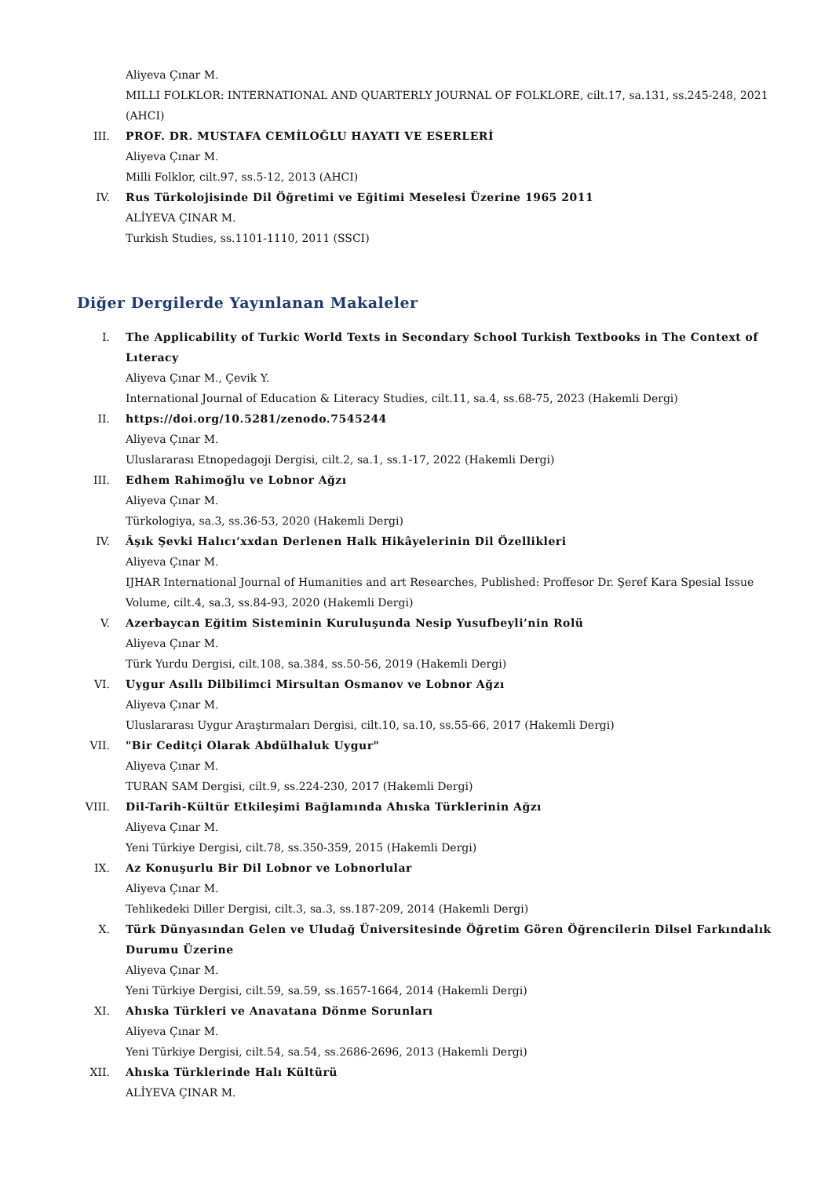Aliyeva Çınar M.
MILLI FOLKLOR: INTERNATIONAL AND QUARTERLY JOURNAL OF FOLKLORE, cilt.17, sa.131, ss.245-248, 2021 (AHCI)
III. PROF. DR. MUSTAFA CEMİLOĞLU HAYATI VE ESERLERİ
Aliyeva Çınar M.
Milli Folklor, cilt.97, ss.5-12, 2013 (AHCI)
IV. Rus Türkolojisinde Dil Öğretimi ve Eğitimi Meselesi Üzerine 1965 2011
ALİYEVA ÇINAR M.
Turkish Studies, ss.1101-1110, 2011 (SSCI)
Diğer Dergilerde Yayınlanan Makaleler
I. The Applicability of Turkic World Texts in Secondary School Turkish Textbooks in The Context of Lıteracy
Aliyeva Çınar M., Çevik Y.
International Journal of Education & Literacy Studies, cilt.11, sa.4, ss.68-75, 2023 (Hakemli Dergi)
II. https://doi.org/10.5281/zenodo.7545244
Aliyeva Çınar M.
Uluslararası Etnopedagoji Dergisi, cilt.2, sa.1, ss.1-17, 2022 (Hakemli Dergi)
III. Edhem Rahimoğlu ve Lobnor Ağzı
Aliyeva Çınar M.
Türkologiya, sa.3, ss.36-53, 2020 (Hakemli Dergi)
IV. Âşık Şevki Halıcı’xxdan Derlenen Halk Hikâyelerinin Dil Özellikleri
Aliyeva Çınar M.
IJHAR International Journal of Humanities and art Researches, Published: Proffesor Dr. Şeref Kara Spesial Issue Volume, cilt.4, sa.3, ss.84-93, 2020 (Hakemli Dergi)
V. Azerbaycan Eğitim Sisteminin Kuruluşunda Nesip Yusufbeyli’nin Rolü
Aliyeva Çınar M.
Türk Yurdu Dergisi, cilt.108, sa.384, ss.50-56, 2019 (Hakemli Dergi)
VI. Uygur Asıllı Dilbilimci Mirsultan Osmanov ve Lobnor Ağzı
Aliyeva Çınar M.
Uluslararası Uygur Araştırmaları Dergisi, cilt.10, sa.10, ss.55-66, 2017 (Hakemli Dergi)
VII. "Bir Ceditçi Olarak Abdülhaluk Uygur"
Aliyeva Çınar M.
TURAN SAM Dergisi, cilt.9, ss.224-230, 2017 (Hakemli Dergi)
VIII. Dil-Tarih-Kültür Etkileşimi Bağlamında Ahıska Türklerinin Ağzı
Aliyeva Çınar M.
Yeni Türkiye Dergisi, cilt.78, ss.350-359, 2015 (Hakemli Dergi)
IX. Az Konuşurlu Bir Dil Lobnor ve Lobnorlular
Aliyeva Çınar M.
Tehlikedeki Diller Dergisi, cilt.3, sa.3, ss.187-209, 2014 (Hakemli Dergi)
X. Türk Dünyasından Gelen ve Uludağ Üniversitesinde Öğretim Gören Öğrencilerin Dilsel Farkındalık Durumu Üzerine
Aliyeva Çınar M.
Yeni Türkiye Dergisi, cilt.59, sa.59, ss.1657-1664, 2014 (Hakemli Dergi)
XI. Ahıska Türkleri ve Anavatana Dönme Sorunları
Aliyeva Çınar M.
Yeni Türkiye Dergisi, cilt.54, sa.54, ss.2686-2696, 2013 (Hakemli Dergi)
XII. Ahıska Türklerinde Halı Kültürü
ALİYEVA ÇINAR M.